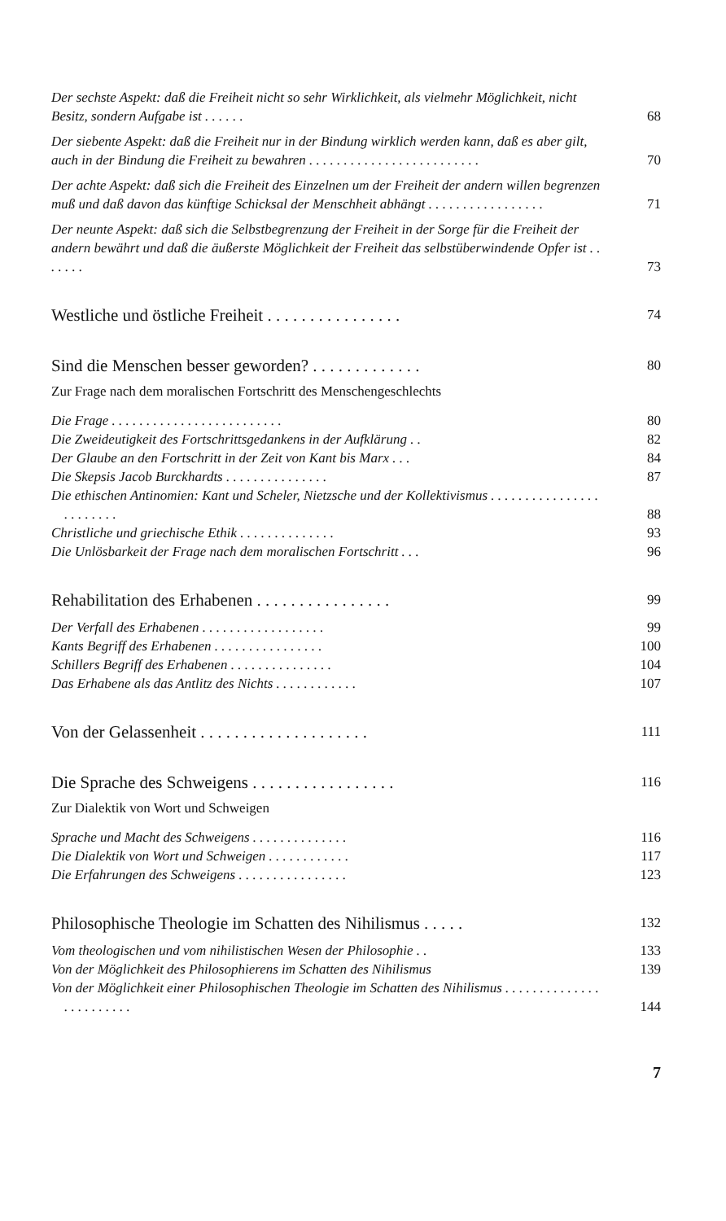Der sechste Aspekt: daß die Freiheit nicht so sehr Wirklichkeit, als vielmehr Möglichkeit, nicht Besitz, sondern Aufgabe ist . . . . . . 68
Der siebente Aspekt: daß die Freiheit nur in der Bindung wirklich werden kann, daß es aber gilt, auch in der Bindung die Freiheit zu bewahren . . . . . . . . . . . . . . . . . . . . . . . . . 70
Der achte Aspekt: daß sich die Freiheit des Einzelnen um der Freiheit der andern willen begrenzen muß und daß davon das künftige Schicksal der Menschheit abhängt . . . . . . . . . . . . . . . . . 71
Der neunte Aspekt: daß sich die Selbstbegrenzung der Freiheit in der Sorge für die Freiheit der andern bewährt und daß die äußerste Möglichkeit der Freiheit das selbstüberwindende Opfer ist . . . . . . . 73
Westliche und östliche Freiheit . . . . . . . . . . . . . . . . 74
Sind die Menschen besser geworden? . . . . . . . . . . . . . 80
Zur Frage nach dem moralischen Fortschritt des Menschengeschlechts
Die Frage . . . . . . . . . . . . . . . . . . . . . . . . . 80
Die Zweideutigkeit des Fortschrittsgedankens in der Aufklärung . . 82
Der Glaube an den Fortschritt in der Zeit von Kant bis Marx . . . 84
Die Skepsis Jacob Burckhardts . . . . . . . . . . . . . . . 87
Die ethischen Antinomien: Kant und Scheler, Nietzsche und der Kollektivismus . . . . . . . . . . . . . . . . . . . . . . . . 88
Christliche und griechische Ethik . . . . . . . . . . . . . . 93
Die Unlösbarkeit der Frage nach dem moralischen Fortschritt . . . 96
Rehabilitation des Erhabenen . . . . . . . . . . . . . . . . 99
Der Verfall des Erhabenen . . . . . . . . . . . . . . . . . . 99
Kants Begriff des Erhabenen . . . . . . . . . . . . . . . . 100
Schillers Begriff des Erhabenen . . . . . . . . . . . . . . . 104
Das Erhabene als das Antlitz des Nichts . . . . . . . . . . . . 107
Von der Gelassenheit . . . . . . . . . . . . . . . . . . . . 111
Die Sprache des Schweigens . . . . . . . . . . . . . . . . . 116
Zur Dialektik von Wort und Schweigen
Sprache und Macht des Schweigens . . . . . . . . . . . . . . 116
Die Dialektik von Wort und Schweigen . . . . . . . . . . . . 117
Die Erfahrungen des Schweigens . . . . . . . . . . . . . . . . 123
Philosophische Theologie im Schatten des Nihilismus . . . . . 132
Vom theologischen und vom nihilistischen Wesen der Philosophie . . 133
Von der Möglichkeit des Philosophierens im Schatten des Nihilismus 139
Von der Möglichkeit einer Philosophischen Theologie im Schatten des Nihilismus . . . . . . . . . . . . . . . . . . . . . . . . 144
7